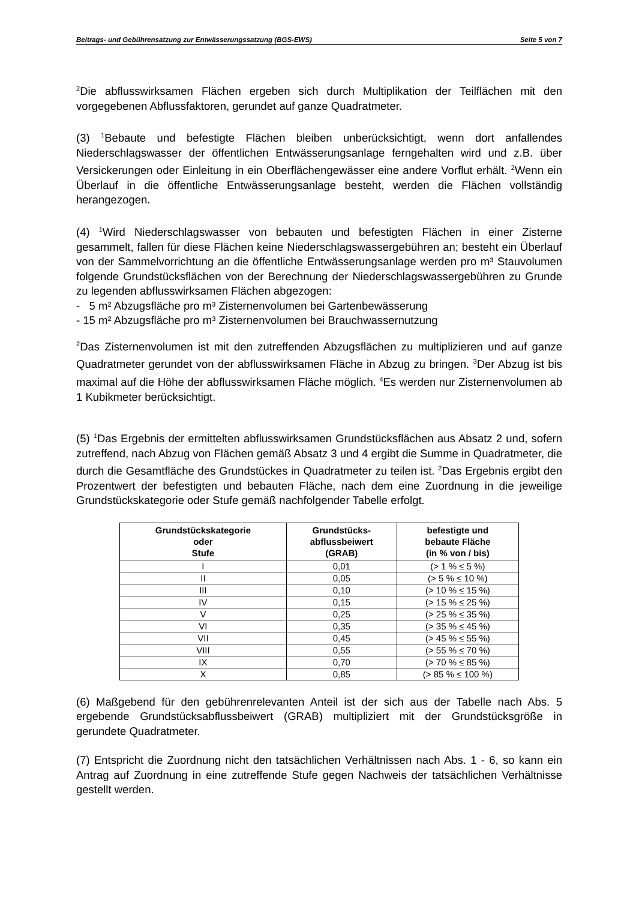Beitrags- und Gebührensatzung zur Entwässerungssatzung (BGS-EWS) Seite 5 von 7
<sup>2</sup> Die abflusswirksamen Flächen ergeben sich durch Multiplikation der Teilflächen mit den vorgegebenen Abflussfaktoren, gerundet auf ganze Quadratmeter.
(3) <sup>1</sup>Bebaute und befestigte Flächen bleiben unberücksichtigt, wenn dort anfallendes Niederschlagswasser der öffentlichen Entwässerungsanlage ferngehalten wird und z.B. über Versickerungen oder Einleitung in ein Oberflächengewässer eine andere Vorflut erhält. <sup>2</sup>Wenn ein Überlauf in die öffentliche Entwässerungsanlage besteht, werden die Flächen vollständig herangezogen.
(4) <sup>1</sup>Wird Niederschlagswasser von bebauten und befestigten Flächen in einer Zisterne gesammelt, fallen für diese Flächen keine Niederschlagswassergebühren an; besteht ein Überlauf von der Sammelvorrichtung an die öffentliche Entwässerungsanlage werden pro m³ Stauvolumen folgende Grundstücksflächen von der Berechnung der Niederschlagswassergebühren zu Grunde zu legenden abflusswirksamen Flächen abgezogen:
- 5 m² Abzugsfläche pro m³ Zisternenvolumen bei Gartenbewässerung
- 15 m² Abzugsfläche pro m³ Zisternenvolumen bei Brauchwassernutzung
<sup>2</sup> Das Zisternenvolumen ist mit den zutreffenden Abzugsflächen zu multiplizieren und auf ganze Quadratmeter gerundet von der abflusswirksamen Fläche in Abzug zu bringen. <sup>3</sup>Der Abzug ist bis maximal auf die Höhe der abflusswirksamen Fläche möglich. <sup>4</sup>Es werden nur Zisternenvolumen ab 1 Kubikmeter berücksichtigt.
(5) <sup>1</sup>Das Ergebnis der ermittelten abflusswirksamen Grundstücksflächen aus Absatz 2 und, sofern zutreffend, nach Abzug von Flächen gemäß Absatz 3 und 4 ergibt die Summe in Quadratmeter, die durch die Gesamtfläche des Grundstückes in Quadratmeter zu teilen ist. <sup>2</sup>Das Ergebnis ergibt den Prozentwert der befestigten und bebauten Fläche, nach dem eine Zuordnung in die jeweilige Grundstückskategorie oder Stufe gemäß nachfolgender Tabelle erfolgt.
| Grundstückskategorie oder Stufe | Grundstücks- abflussbeiwert (GRAB) | befestigte und bebaute Fläche (in % von / bis) |
| --- | --- | --- |
| I | 0,01 | (> 1 % ≤ 5 %) |
| II | 0,05 | (> 5 % ≤ 10 %) |
| III | 0,10 | (> 10 % ≤ 15 %) |
| IV | 0,15 | (> 15 % ≤ 25 %) |
| V | 0,25 | (> 25 % ≤ 35 %) |
| VI | 0,35 | (> 35 % ≤ 45 %) |
| VII | 0,45 | (> 45 % ≤ 55 %) |
| VIII | 0,55 | (> 55 % ≤ 70 %) |
| IX | 0,70 | (> 70 % ≤ 85 %) |
| X | 0,85 | (> 85 % ≤ 100 %) |
(6) Maßgebend für den gebührenrelevanten Anteil ist der sich aus der Tabelle nach Abs. 5 ergebende Grundstücksabflussbeiwert (GRAB) multipliziert mit der Grundstücksgröße in gerundete Quadratmeter.
(7) Entspricht die Zuordnung nicht den tatsächlichen Verhältnissen nach Abs. 1 - 6, so kann ein Antrag auf Zuordnung in eine zutreffende Stufe gegen Nachweis der tatsächlichen Verhältnisse gestellt werden.